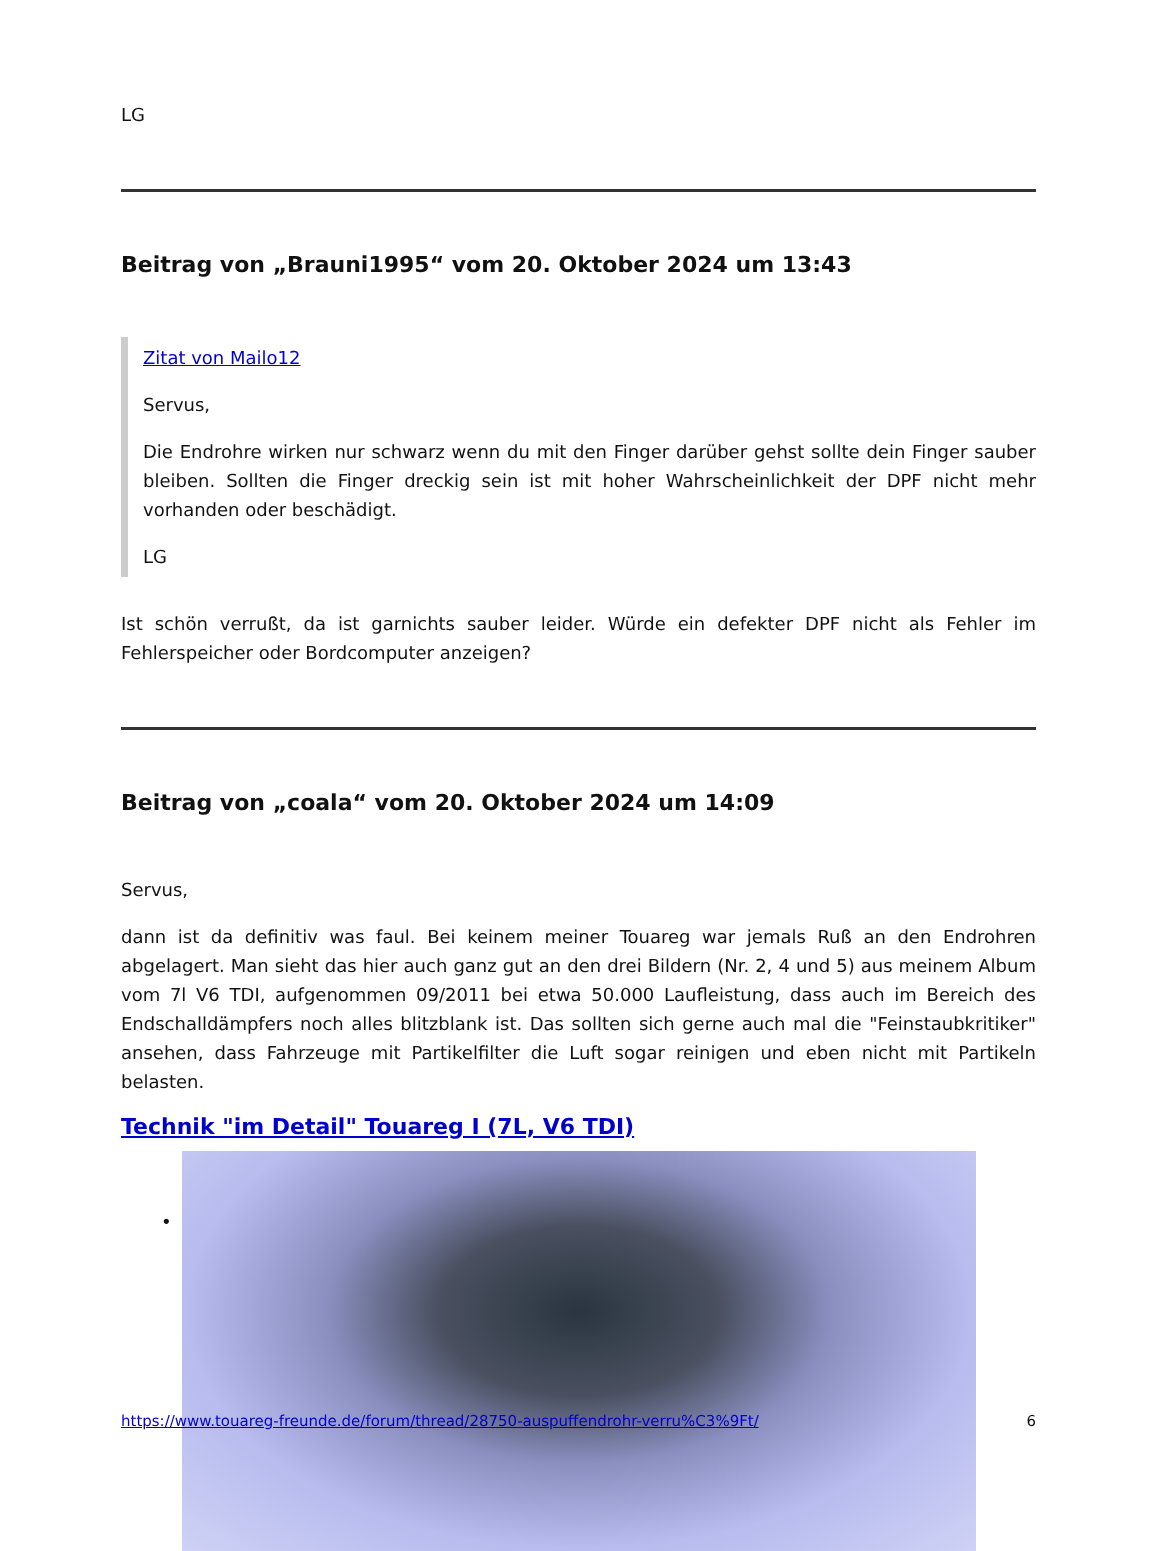LG
Beitrag von „Brauni1995“ vom 20. Oktober 2024 um 13:43
Zitat von Mailo12
Servus,
Die Endrohre wirken nur schwarz wenn du mit den Finger darüber gehst sollte dein Finger sauber bleiben. Sollten die Finger dreckig sein ist mit hoher Wahrscheinlichkeit der DPF nicht mehr vorhanden oder beschädigt.
LG
Ist schön verrußt, da ist garnichts sauber leider. Würde ein defekter DPF nicht als Fehler im Fehlerspeicher oder Bordcomputer anzeigen?
Beitrag von „coala“ vom 20. Oktober 2024 um 14:09
Servus,
dann ist da definitiv was faul. Bei keinem meiner Touareg war jemals Ruß an den Endrohren abgelagert. Man sieht das hier auch ganz gut an den drei Bildern (Nr. 2, 4 und 5) aus meinem Album vom 7l V6 TDI, aufgenommen 09/2011 bei etwa 50.000 Laufleistung, dass auch im Bereich des Endschalldämpfers noch alles blitzblank ist. Das sollten sich gerne auch mal die "Feinstaubkritiker" ansehen, dass Fahrzeuge mit Partikelfilter die Luft sogar reinigen und eben nicht mit Partikeln belasten.
Technik "im Detail" Touareg I (7L, V6 TDI)
•
https://www.touareg-freunde.de/forum/thread/28750-auspuffendrohr-verru%C3%9Ft/ 6